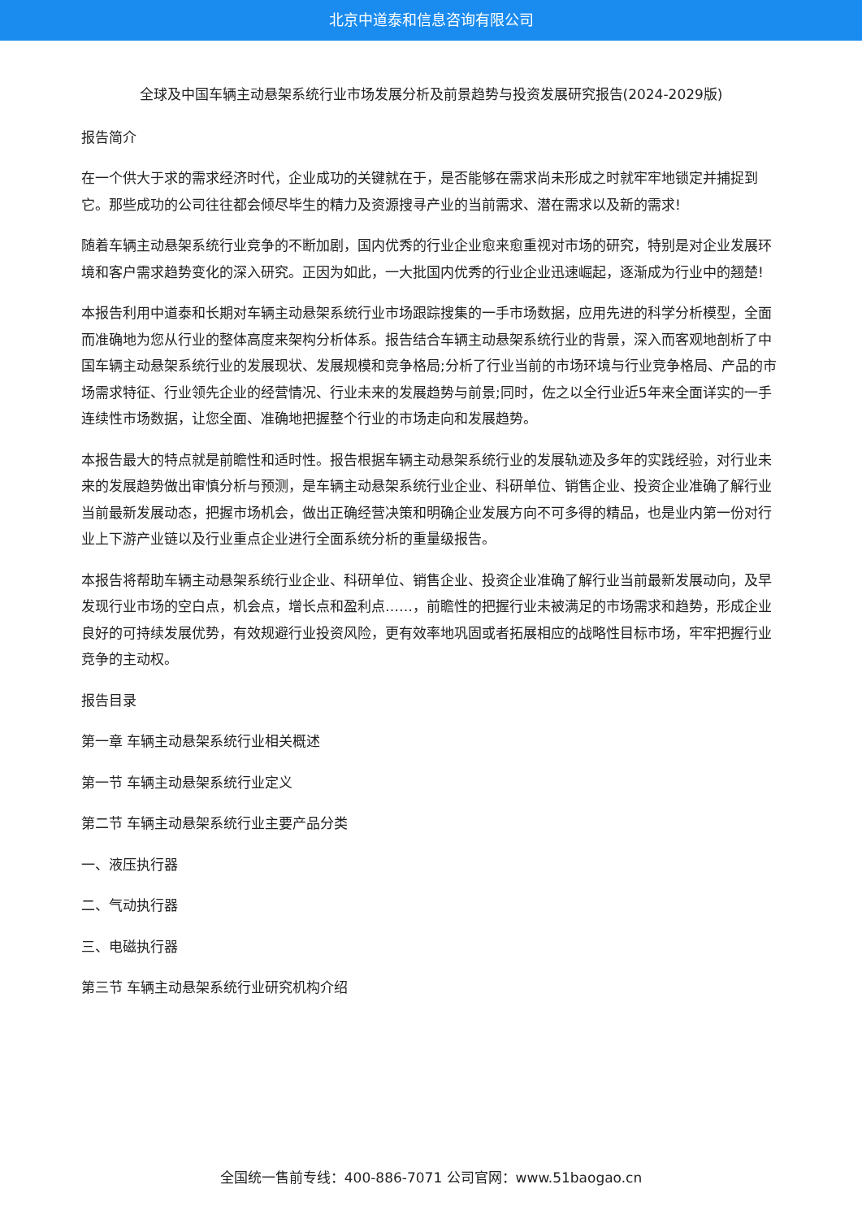北京中道泰和信息咨询有限公司
全球及中国车辆主动悬架系统行业市场发展分析及前景趋势与投资发展研究报告(2024-2029版)
报告简介
在一个供大于求的需求经济时代，企业成功的关键就在于，是否能够在需求尚未形成之时就牢牢地锁定并捕捉到它。那些成功的公司往往都会倾尽毕生的精力及资源搜寻产业的当前需求、潜在需求以及新的需求!
随着车辆主动悬架系统行业竞争的不断加剧，国内优秀的行业企业愈来愈重视对市场的研究，特别是对企业发展环境和客户需求趋势变化的深入研究。正因为如此，一大批国内优秀的行业企业迅速崛起，逐渐成为行业中的翘楚!
本报告利用中道泰和长期对车辆主动悬架系统行业市场跟踪搜集的一手市场数据，应用先进的科学分析模型，全面而准确地为您从行业的整体高度来架构分析体系。报告结合车辆主动悬架系统行业的背景，深入而客观地剖析了中国车辆主动悬架系统行业的发展现状、发展规模和竞争格局;分析了行业当前的市场环境与行业竞争格局、产品的市场需求特征、行业领先企业的经营情况、行业未来的发展趋势与前景;同时，佐之以全行业近5年来全面详实的一手连续性市场数据，让您全面、准确地把握整个行业的市场走向和发展趋势。
本报告最大的特点就是前瞻性和适时性。报告根据车辆主动悬架系统行业的发展轨迹及多年的实践经验，对行业未来的发展趋势做出审慎分析与预测，是车辆主动悬架系统行业企业、科研单位、销售企业、投资企业准确了解行业当前最新发展动态，把握市场机会，做出正确经营决策和明确企业发展方向不可多得的精品，也是业内第一份对行业上下游产业链以及行业重点企业进行全面系统分析的重量级报告。
本报告将帮助车辆主动悬架系统行业企业、科研单位、销售企业、投资企业准确了解行业当前最新发展动向，及早发现行业市场的空白点，机会点，增长点和盈利点……，前瞻性的把握行业未被满足的市场需求和趋势，形成企业良好的可持续发展优势，有效规避行业投资风险，更有效率地巩固或者拓展相应的战略性目标市场，牢牢把握行业竞争的主动权。
报告目录
第一章 车辆主动悬架系统行业相关概述
第一节 车辆主动悬架系统行业定义
第二节 车辆主动悬架系统行业主要产品分类
一、液压执行器
二、气动执行器
三、电磁执行器
第三节 车辆主动悬架系统行业研究机构介绍
全国统一售前专线：400-886-7071 公司官网：www.51baogao.cn